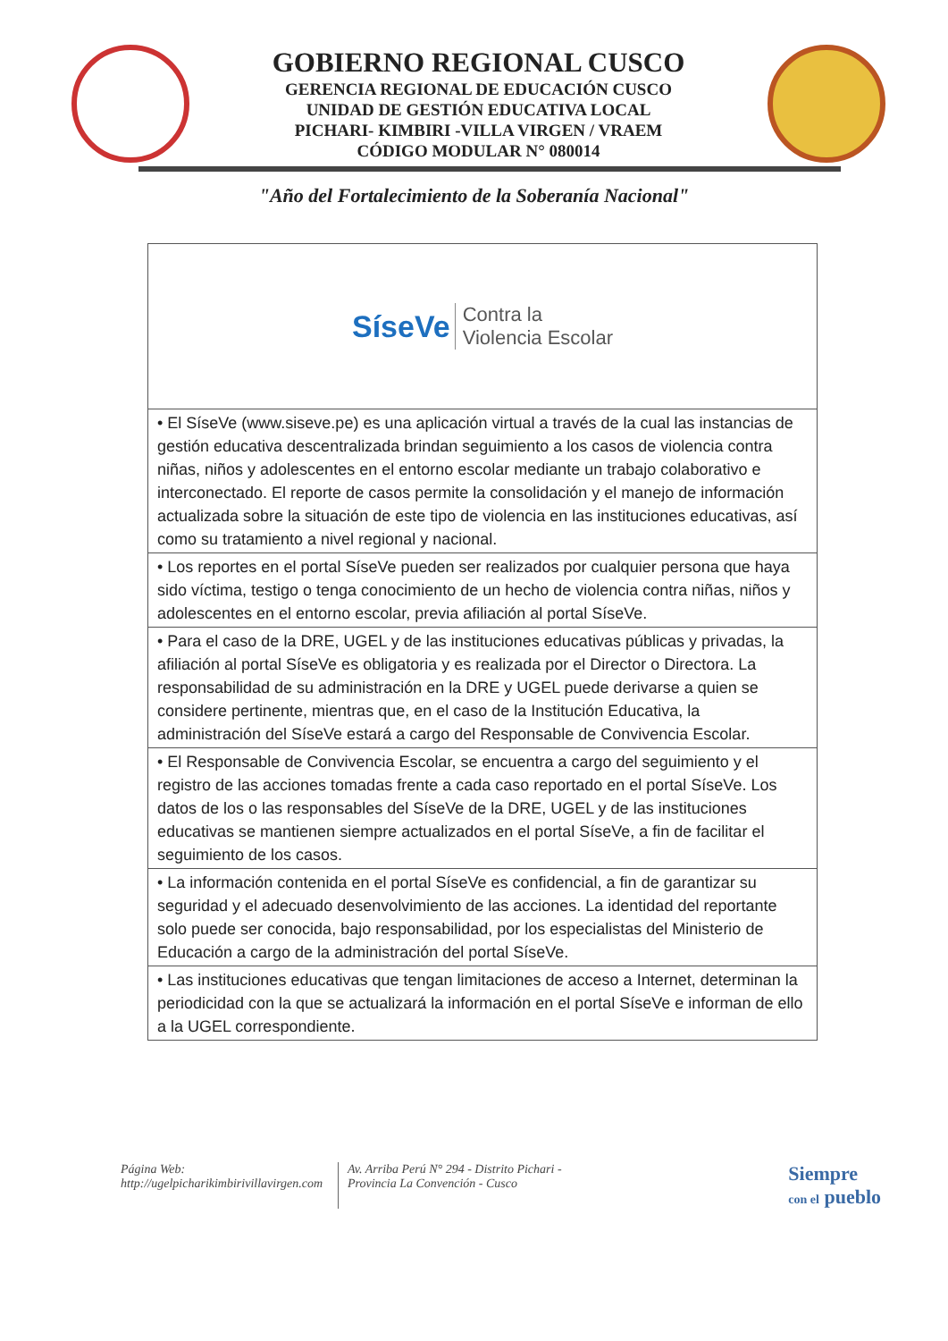GOBIERNO REGIONAL CUSCO
GERENCIA REGIONAL DE EDUCACIÓN CUSCO
UNIDAD DE GESTIÓN EDUCATIVA LOCAL
PICHARI- KIMBIRI -VILLA VIRGEN / VRAEM
CÓDIGO MODULAR N° 080014
"Año del Fortalecimiento de la Soberanía Nacional"
| SíseVe Contra la Violencia Escolar |
| • El SíseVe (www.siseve.pe) es una aplicación virtual a través de la cual las instancias de gestión educativa descentralizada brindan seguimiento a los casos de violencia contra niñas, niños y adolescentes en el entorno escolar mediante un trabajo colaborativo e interconectado. El reporte de casos permite la consolidación y el manejo de información actualizada sobre la situación de este tipo de violencia en las instituciones educativas, así como su tratamiento a nivel regional y nacional. |
| • Los reportes en el portal SíseVe pueden ser realizados por cualquier persona que haya sido víctima, testigo o tenga conocimiento de un hecho de violencia contra niñas, niños y adolescentes en el entorno escolar, previa afiliación al portal SíseVe. |
| • Para el caso de la DRE, UGEL y de las instituciones educativas públicas y privadas, la afiliación al portal SíseVe es obligatoria y es realizada por el Director o Directora. La responsabilidad de su administración en la DRE y UGEL puede derivarse a quien se considere pertinente, mientras que, en el caso de la Institución Educativa, la administración del SíseVe estará a cargo del Responsable de Convivencia Escolar. |
| • El Responsable de Convivencia Escolar, se encuentra a cargo del seguimiento y el registro de las acciones tomadas frente a cada caso reportado en el portal SíseVe. Los datos de los o las responsables del SíseVe de la DRE, UGEL y de las instituciones educativas se mantienen siempre actualizados en el portal SíseVe, a fin de facilitar el seguimiento de los casos. |
| • La información contenida en el portal SíseVe es confidencial, a fin de garantizar su seguridad y el adecuado desenvolvimiento de las acciones. La identidad del reportante solo puede ser conocida, bajo responsabilidad, por los especialistas del Ministerio de Educación a cargo de la administración del portal SíseVe. |
| • Las instituciones educativas que tengan limitaciones de acceso a Internet, determinan la periodicidad con la que se actualizará la información en el portal SíseVe e informan de ello a la UGEL correspondiente. |
Página Web:
http://ugelpicharikimbirivillavirgen.com
Av. Arriba Perú N° 294 - Distrito Pichari -
Provincia La Convención - Cusco
Siempre
con el pueblo